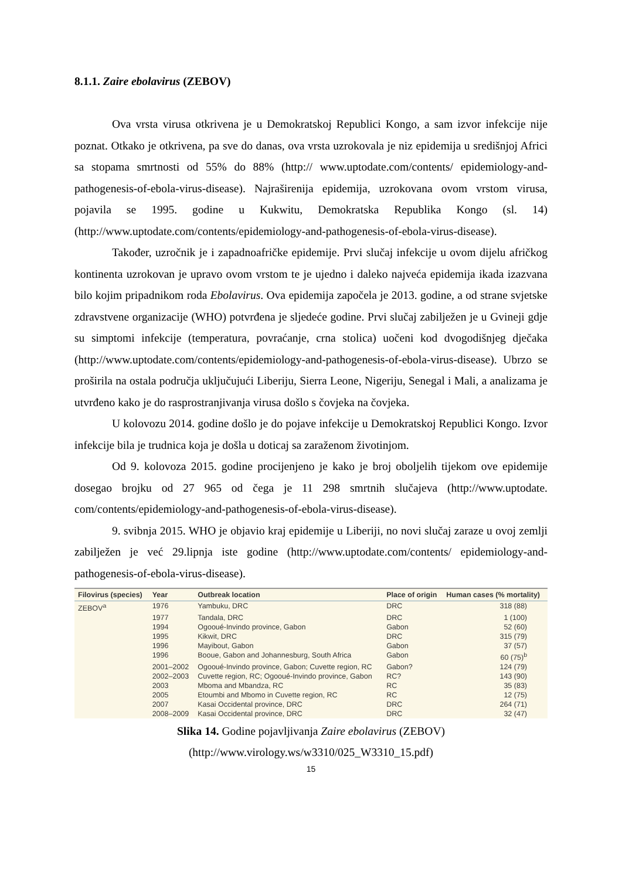8.1.1. Zaire ebolavirus (ZEBOV)
Ova vrsta virusa otkrivena je u Demokratskoj Republici Kongo, a sam izvor infekcije nije poznat. Otkako je otkrivena, pa sve do danas, ova vrsta uzrokovala je niz epidemija u središnjoj Africi sa stopama smrtnosti od 55% do 88% (http:// www.uptodate.com/contents/ epidemiology-and-pathogenesis-of-ebola-virus-disease). Najraširenija epidemija, uzrokovana ovom vrstom virusa, pojavila se 1995. godine u Kukwitu, Demokratska Republika Kongo (sl. 14) (http://www.uptodate.com/contents/epidemiology-and-pathogenesis-of-ebola-virus-disease).
Također, uzročnik je i zapadnoafričke epidemije. Prvi slučaj infekcije u ovom dijelu afričkog kontinenta uzrokovan je upravo ovom vrstom te je ujedno i daleko najveća epidemija ikada izazvana bilo kojim pripadnikom roda Ebolavirus. Ova epidemija započela je 2013. godine, a od strane svjetske zdravstvene organizacije (WHO) potvrđena je sljedeće godine. Prvi slučaj zabilježen je u Gvineji gdje su simptomi infekcije (temperatura, povraćanje, crna stolica) uočeni kod dvogodišnjeg dječaka (http://www.uptodate.com/contents/epidemiology-and-pathogenesis-of-ebola-virus-disease). Ubrzo se proširila na ostala područja uključujući Liberiju, Sierra Leone, Nigeriju, Senegal i Mali, a analizama je utvrđeno kako je do rasprostranjivanja virusa došlo s čovjeka na čovjeka.
U kolovozu 2014. godine došlo je do pojave infekcije u Demokratskoj Republici Kongo. Izvor infekcije bila je trudnica koja je došla u doticaj sa zaraženom životinjom.
Od 9. kolovoza 2015. godine procijenjeno je kako je broj oboljelih tijekom ove epidemije dosegao brojku od 27 965 od čega je 11 298 smrtnih slučajeva (http://www.uptodate. com/contents/epidemiology-and-pathogenesis-of-ebola-virus-disease).
9. svibnja 2015. WHO je objavio kraj epidemije u Liberiji, no novi slučaj zaraze u ovoj zemlji zabilježen je već 29.lipnja iste godine (http://www.uptodate.com/contents/ epidemiology-and-pathogenesis-of-ebola-virus-disease).
| Filovirus (species) | Year | Outbreak location | Place of origin | Human cases (% mortality) |
| --- | --- | --- | --- | --- |
| ZEBOV<sup>a</sup> | 1976 | Yambuku, DRC | DRC | 318 (88) |
| | 1977 | Tandala, DRC | DRC | 1 (100) |
| | 1994 | Ogooué-Invindo province, Gabon | Gabon | 52 (60) |
| | 1995 | Kikwit, DRC | DRC | 315 (79) |
| | 1996 | Mayibout, Gabon | Gabon | 37 (57) |
| | 1996 | Booue, Gabon and Johannesburg, South Africa | Gabon | 60 (75)<sup>b</sup> |
| | 2001–2002 | Ogooué-Invindo province, Gabon; Cuvette region, RC | Gabon? | 124 (79) |
| | 2002–2003 | Cuvette region, RC; Ogooué-Invindo province, Gabon | RC? | 143 (90) |
| | 2003 | Mboma and Mbandza, RC | RC | 35 (83) |
| | 2005 | Etoumbi and Mbomo in Cuvette region, RC | RC | 12 (75) |
| | 2007 | Kasai Occidental province, DRC | DRC | 264 (71) |
| | 2008–2009 | Kasai Occidental province, DRC | DRC | 32 (47) |
Slika 14. Godine pojavljivanja Zaire ebolavirus (ZEBOV)
(http://www.virology.ws/w3310/025_W3310_15.pdf)
15